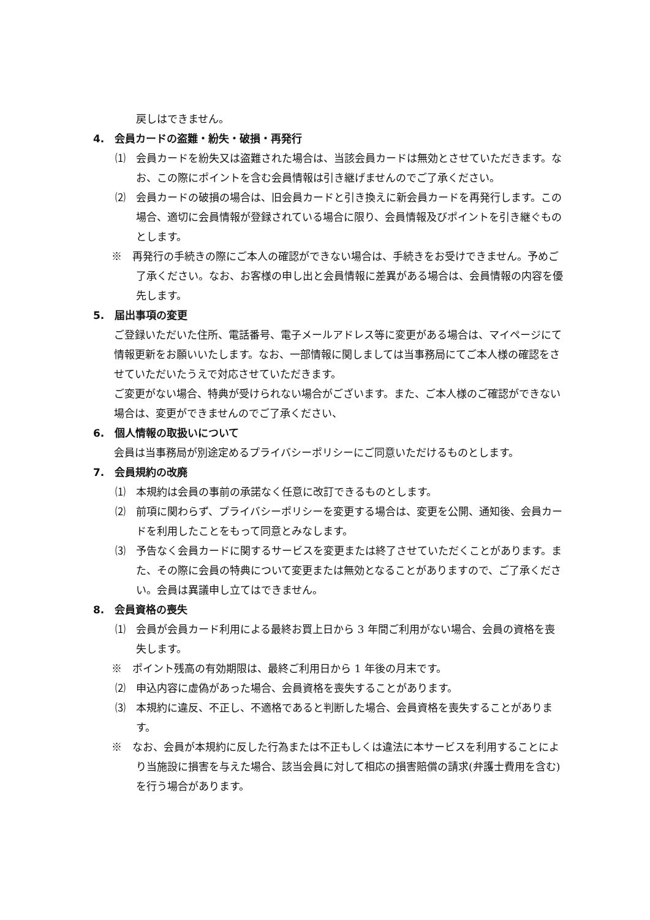戻しはできません。
4.　会員カードの盗難・紛失・破損・再発行
⑴　会員カードを紛失又は盗難された場合は、当該会員カードは無効とさせていただきます。なお、この際にポイントを含む会員情報は引き継げませんのでご了承ください。
⑵　会員カードの破損の場合は、旧会員カードと引き換えに新会員カードを再発行します。この場合、適切に会員情報が登録されている場合に限り、会員情報及びポイントを引き継ぐものとします。
※　再発行の手続きの際にご本人の確認ができない場合は、手続きをお受けできません。予めご了承ください。なお、お客様の申し出と会員情報に差異がある場合は、会員情報の内容を優先します。
5.　届出事項の変更
ご登録いただいた住所、電話番号、電子メールアドレス等に変更がある場合は、マイページにて情報更新をお願いいたします。なお、一部情報に関しましては当事務局にてご本人様の確認をさせていただいたうえで対応させていただきます。
ご変更がない場合、特典が受けられない場合がございます。また、ご本人様のご確認ができない場合は、変更ができませんのでご了承ください、
6.　個人情報の取扱いについて
会員は当事務局が別途定めるプライバシーポリシーにご同意いただけるものとします。
7.　会員規約の改廃
⑴　本規約は会員の事前の承諾なく任意に改訂できるものとします。
⑵　前項に関わらず、プライバシーポリシーを変更する場合は、変更を公開、通知後、会員カードを利用したことをもって同意とみなします。
⑶　予告なく会員カードに関するサービスを変更または終了させていただくことがあります。また、その際に会員の特典について変更または無効となることがありますので、ご了承ください。会員は異議申し立てはできません。
8.　会員資格の喪失
⑴　会員が会員カード利用による最終お買上日から 3 年間ご利用がない場合、会員の資格を喪失します。
※　ポイント残高の有効期限は、最終ご利用日から 1 年後の月末です。
⑵　申込内容に虚偽があった場合、会員資格を喪失することがあります。
⑶　本規約に違反、不正し、不適格であると判断した場合、会員資格を喪失することがあります。
※　なお、会員が本規約に反した行為または不正もしくは違法に本サービスを利用することにより当施設に損害を与えた場合、該当会員に対して相応の損害賠償の請求(弁護士費用を含む)を行う場合があります。